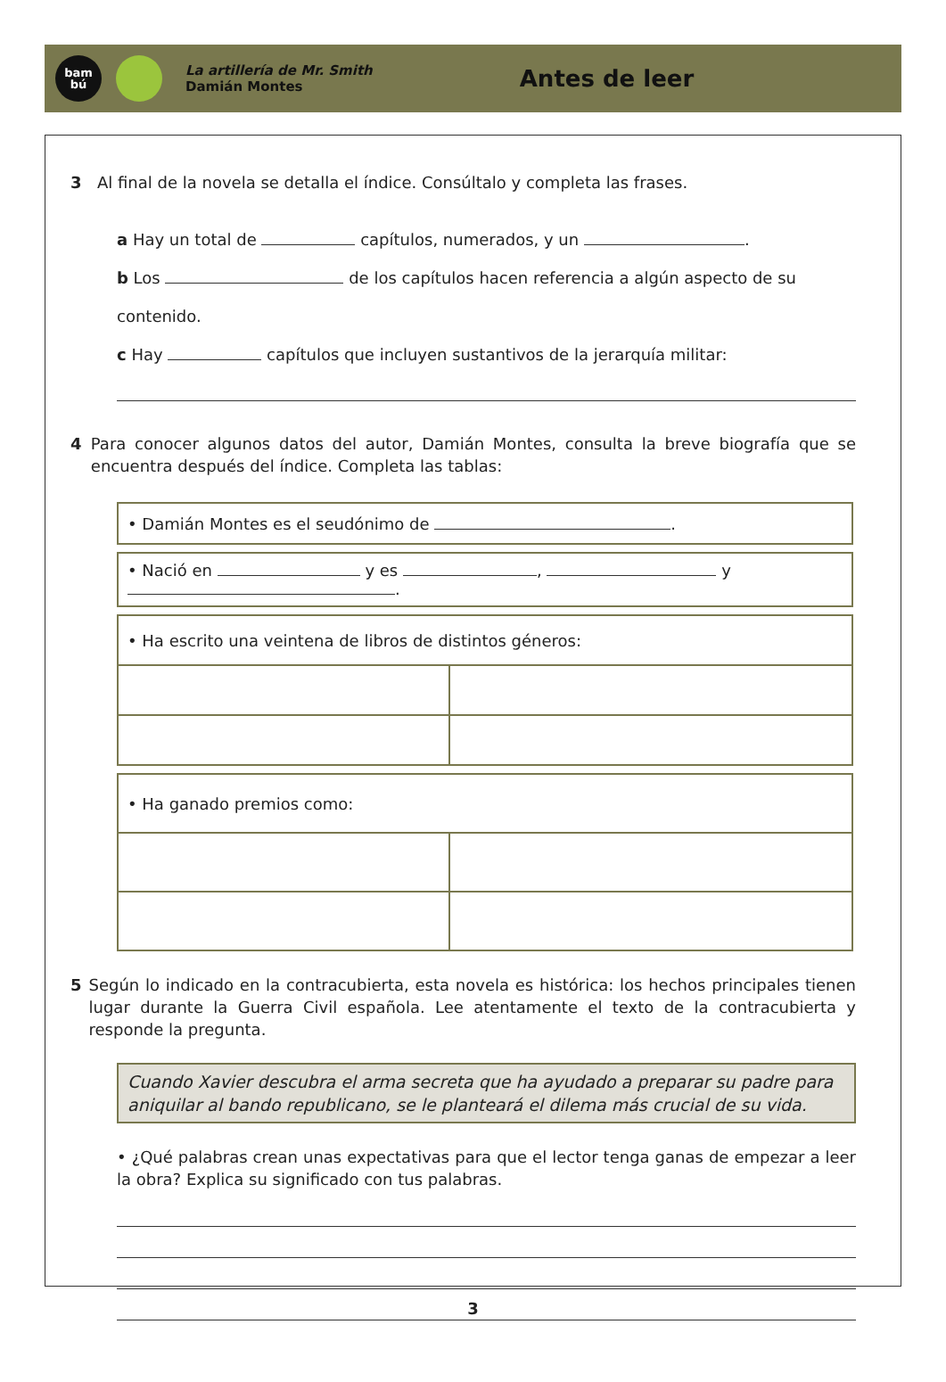bam
bú
La artillería de Mr. Smith
Damián Montes
Antes de leer
3 Al final de la novela se detalla el índice. Consúltalo y completa las frases.
a Hay un total de capítulos, numerados, y un .
b Los de los capítulos hacen referencia a algún aspecto de su contenido.
c Hay capítulos que incluyen sustantivos de la jerarquía militar:
4 Para conocer algunos datos del autor, Damián Montes, consulta la breve biografía que se encuentra después del índice. Completa las tablas:
| • Damián Montes es el seudónimo de . |
| • Nació en y es , y . |
| • Ha escrito una veintena de libros de distintos géneros: | |
| • Ha ganado premios como: | |
5 Según lo indicado en la contracubierta, esta novela es histórica: los hechos principales tienen lugar durante la Guerra Civil española. Lee atentamente el texto de la contracubierta y responde la pregunta.
Cuando Xavier descubra el arma secreta que ha ayudado a preparar su padre para aniquilar al bando republicano, se le planteará el dilema más crucial de su vida.
• ¿Qué palabras crean unas expectativas para que el lector tenga ganas de empezar a leer la obra? Explica su significado con tus palabras.
3